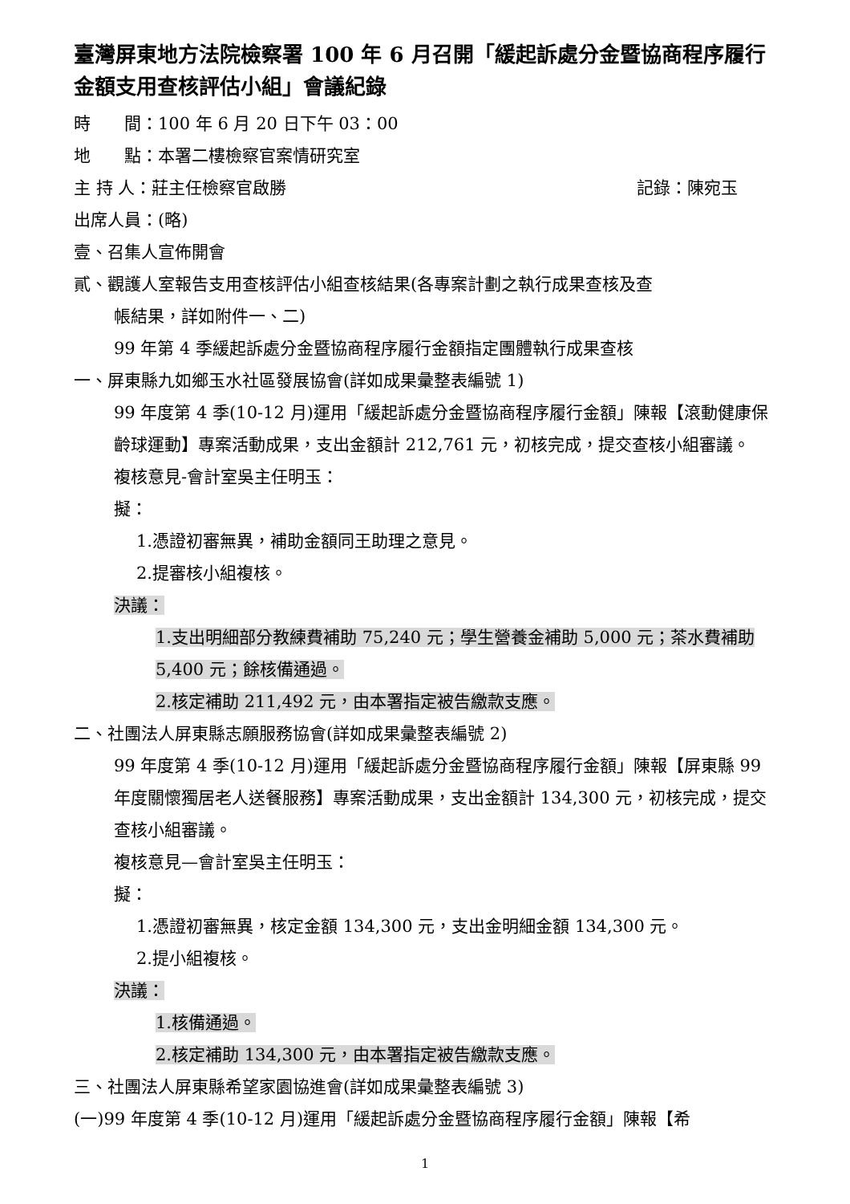臺灣屏東地方法院檢察署 100 年 6 月召開「緩起訴處分金暨協商程序履行金額支用查核評估小組」會議紀錄
時　　間：100 年 6 月 20 日下午 03：00
地　　點：本署二樓檢察官案情研究室
主 持 人：莊主任檢察官啟勝 記錄：陳宛玉
出席人員：(略)
壹、召集人宣佈開會
貳、觀護人室報告支用查核評估小組查核結果(各專案計劃之執行成果查核及查
帳結果，詳如附件一、二)
99 年第 4 季緩起訴處分金暨協商程序履行金額指定團體執行成果查核
一、屏東縣九如鄉玉水社區發展協會(詳如成果彙整表編號 1)
99 年度第 4 季(10-12 月)運用「緩起訴處分金暨協商程序履行金額」陳報【滾動健康保齡球運動】專案活動成果，支出金額計 212,761 元，初核完成，提交查核小組審議。
複核意見-會計室吳主任明玉：
擬：
1.憑證初審無異，補助金額同王助理之意見。
2.提審核小組複核。
決議：
1.支出明細部分教練費補助 75,240 元；學生營養金補助 5,000 元；茶水費補助 5,400 元；餘核備通過。
2.核定補助 211,492 元，由本署指定被告繳款支應。
二、社團法人屏東縣志願服務協會(詳如成果彙整表編號 2)
99 年度第 4 季(10-12 月)運用「緩起訴處分金暨協商程序履行金額」陳報【屏東縣 99 年度關懷獨居老人送餐服務】專案活動成果，支出金額計 134,300 元，初核完成，提交查核小組審議。
複核意見—會計室吳主任明玉：
擬：
1.憑證初審無異，核定金額 134,300 元，支出金明細金額 134,300 元。
2.提小組複核。
決議：
1.核備通過。
2.核定補助 134,300 元，由本署指定被告繳款支應。
三、社團法人屏東縣希望家園協進會(詳如成果彙整表編號 3)
(一)99 年度第 4 季(10-12 月)運用「緩起訴處分金暨協商程序履行金額」陳報【希
1